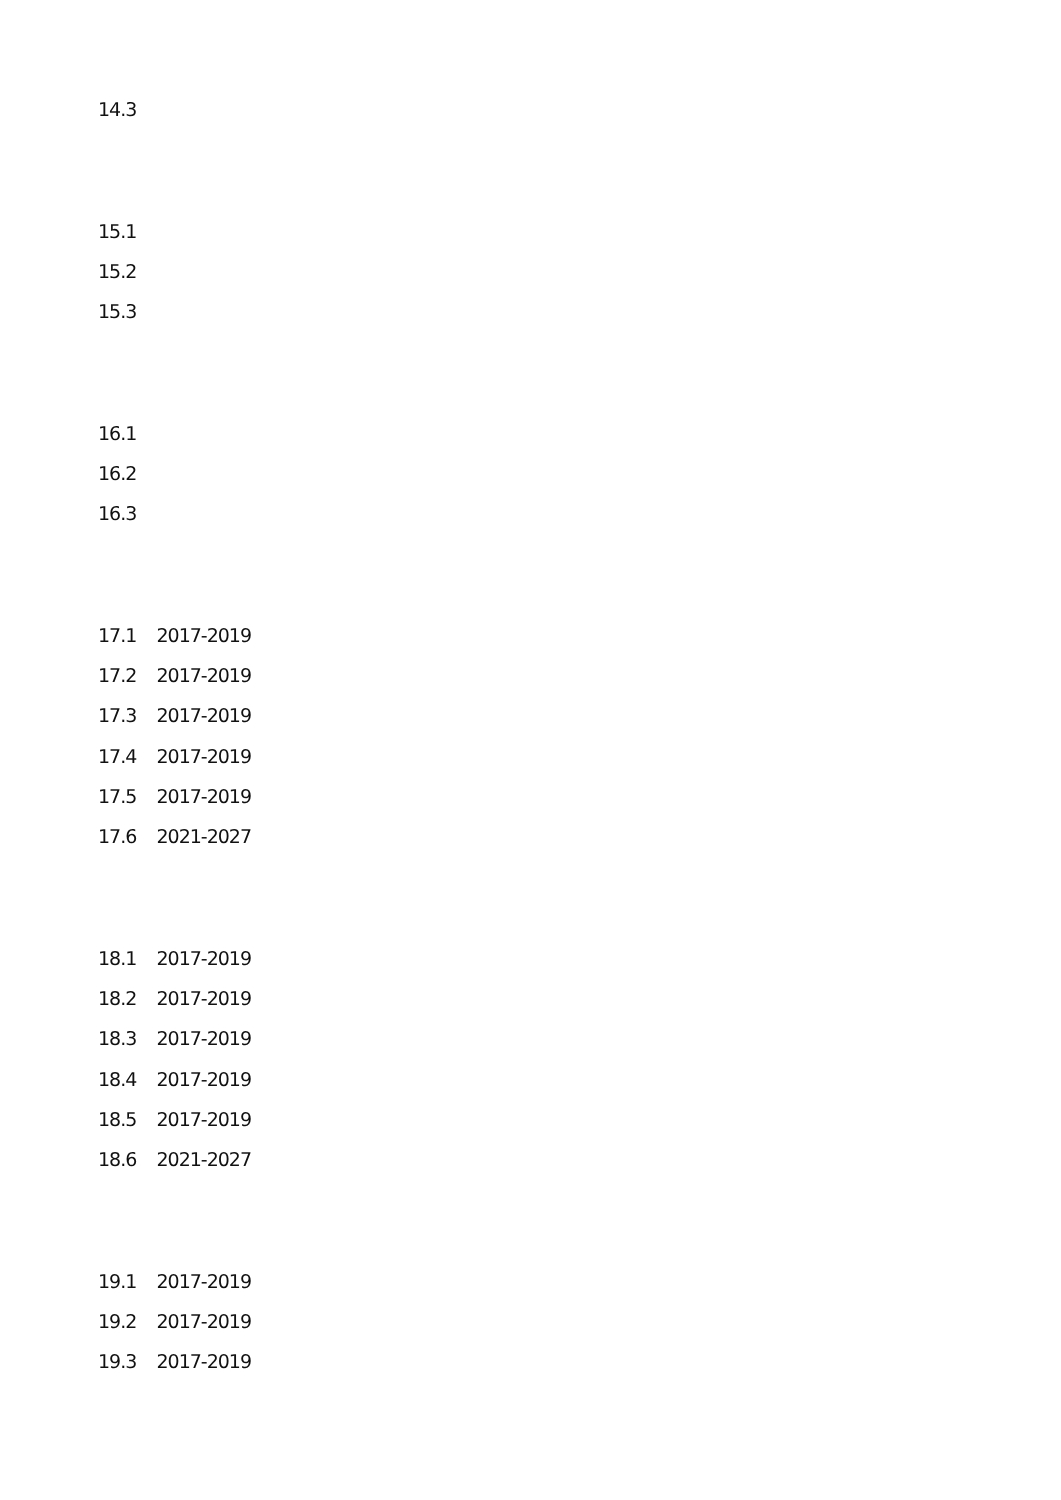14.3
15.1
15.2
15.3
16.1
16.2
16.3
17.1 2017-2019
17.2 2017-2019
17.3 2017-2019
17.4 2017-2019
17.5 2017-2019
17.6 2021-2027
18.1 2017-2019
18.2 2017-2019
18.3 2017-2019
18.4 2017-2019
18.5 2017-2019
18.6 2021-2027
19.1 2017-2019
19.2 2017-2019
19.3 2017-2019